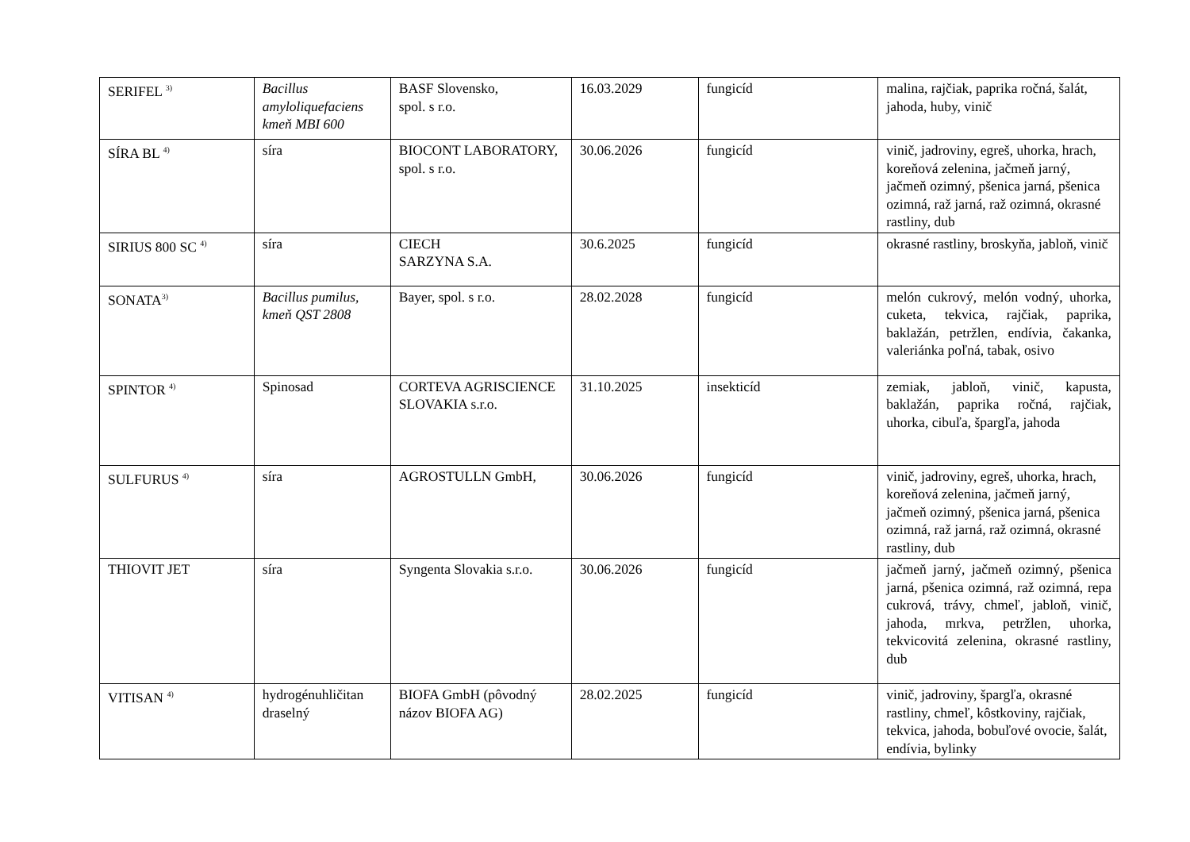| SERIFEL <sup>3)</sup> | Bacillus amyloliquefaciens kmeň MBI 600 | BASF Slovensko, spol. s r.o. | 16.03.2029 | fungicíd | malina, rajčiak, paprika ročná, šalát, jahoda, huby, vinič |
| SÍRA BL <sup>4)</sup> | síra | BIOCONT LABORATORY, spol. s r.o. | 30.06.2026 | fungicíd | vinič, jadroviny, egreš, uhorka, hrach, koreňová zelenina, jačmeň jarný, jačmeň ozimný, pšenica jarná, pšenica ozimná, raž jarná, raž ozimná, okrasné rastliny, dub |
| SIRIUS 800 SC <sup>4)</sup> | síra | CIECH SARZYNA S.A. | 30.6.2025 | fungicíd | okrasné rastliny, broskyňa, jabloň, vinič |
| SONATA<sup>3)</sup> | Bacillus pumilus, kmeň QST 2808 | Bayer, spol. s r.o. | 28.02.2028 | fungicíd | melón cukrový, melón vodný, uhorka, cuketa, tekvica, rajčiak, paprika, baklažán, petržlen, endívia, čakanka, valeriánka poľná, tabak, osivo |
| SPINTOR <sup>4)</sup> | Spinosad | CORTEVA AGRISCIENCE SLOVAKIA s.r.o. | 31.10.2025 | insekticíd | zemiak, jabloň, vinič, kapusta, baklažán, paprika ročná, rajčiak, uhorka, cibuľa, špargľa, jahoda |
| SULFURUS <sup>4)</sup> | síra | AGROSTULLN GmbH, | 30.06.2026 | fungicíd | vinič, jadroviny, egreš, uhorka, hrach, koreňová zelenina, jačmeň jarný, jačmeň ozimný, pšenica jarná, pšenica ozimná, raž jarná, raž ozimná, okrasné rastliny, dub |
| THIOVIT JET | síra | Syngenta Slovakia s.r.o. | 30.06.2026 | fungicíd | jačmeň jarný, jačmeň ozimný, pšenica jarná, pšenica ozimná, raž ozimná, repa cukrová, trávy, chmeľ, jabloň, vinič, jahoda, mrkva, petržlen, uhorka, tekvicovitá zelenina, okrasné rastliny, dub |
| VITISAN <sup>4)</sup> | hydrogénuhličitan draselný | BIOFA GmbH (pôvodný názov BIOFA AG) | 28.02.2025 | fungicíd | vinič, jadroviny, špargľa, okrasné rastliny, chmeľ, kôstkoviny, rajčiak, tekvica, jahoda, bobuľové ovocie, šalát, endívia, bylinky |